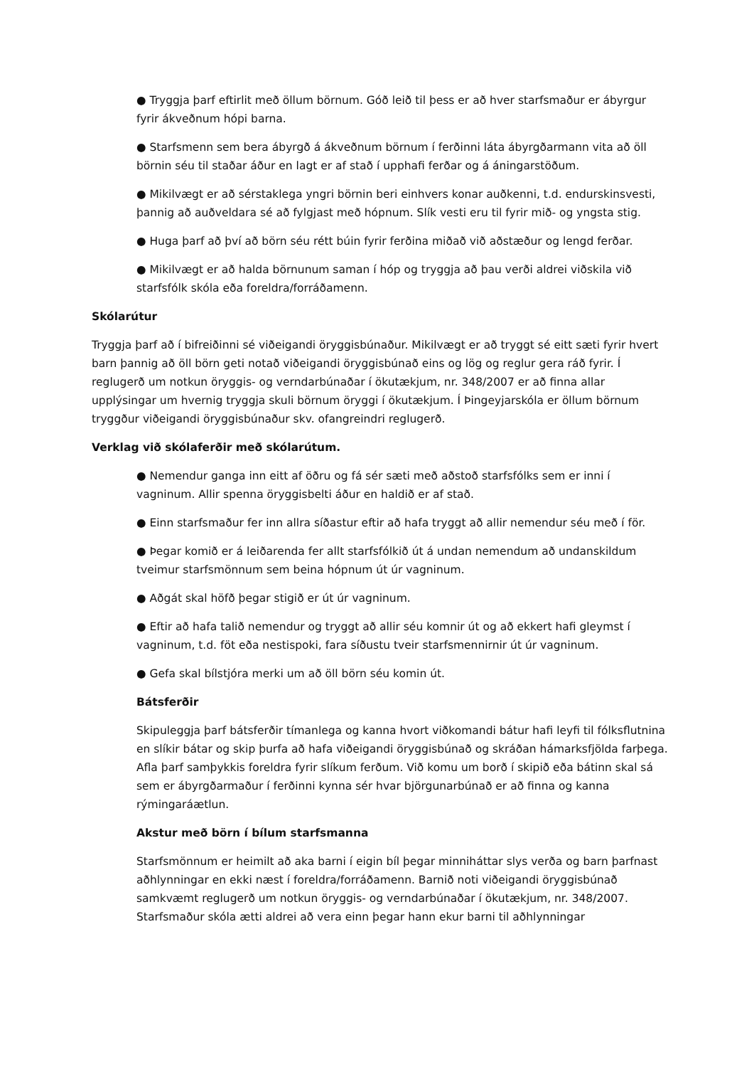● Tryggja þarf eftirlit með öllum börnum. Góð leið til þess er að hver starfsmaður er ábyrgur fyrir ákveðnum hópi barna.
● Starfsmenn sem bera ábyrgð á ákveðnum börnum í ferðinni láta ábyrgðarmann vita að öll börnin séu til staðar áður en lagt er af stað í upphafi ferðar og á áningarstöðum.
● Mikilvægt er að sérstaklega yngri börnin beri einhvers konar auðkenni, t.d. endurskinsvesti, þannig að auðveldara sé að fylgjast með hópnum. Slík vesti eru til fyrir mið- og yngsta stig.
● Huga þarf að því að börn séu rétt búin fyrir ferðina miðað við aðstæður og lengd ferðar.
● Mikilvægt er að halda börnunum saman í hóp og tryggja að þau verði aldrei viðskila við starfsfólk skóla eða foreldra/forráðamenn.
Skólarútur
Tryggja þarf að í bifreiðinni sé viðeigandi öryggisbúnaður. Mikilvægt er að tryggt sé eitt sæti fyrir hvert barn þannig að öll börn geti notað viðeigandi öryggisbúnað eins og lög og reglur gera ráð fyrir. Í reglugerð um notkun öryggis- og verndarbúnaðar í ökutækjum, nr. 348/2007 er að finna allar upplýsingar um hvernig tryggja skuli börnum öryggi í ökutækjum. Í Þingeyjarskóla er öllum börnum tryggður viðeigandi öryggisbúnaður skv. ofangreindri reglugerð.
Verklag við skólaferðir með skólarútum.
● Nemendur ganga inn eitt af öðru og fá sér sæti með aðstoð starfsfólks sem er inni í vagninum. Allir spenna öryggisbelti áður en haldið er af stað.
● Einn starfsmaður fer inn allra síðastur eftir að hafa tryggt að allir nemendur séu með í för.
● Þegar komið er á leiðarenda fer allt starfsfólkið út á undan nemendum að undanskildum tveimur starfsmönnum sem beina hópnum út úr vagninum.
● Aðgát skal höfð þegar stigið er út úr vagninum.
● Eftir að hafa talið nemendur og tryggt að allir séu komnir út og að ekkert hafi gleymst í vagninum, t.d. föt eða nestispoki, fara síðustu tveir starfsmennirnir út úr vagninum.
● Gefa skal bílstjóra merki um að öll börn séu komin út.
Bátsferðir
Skipuleggja þarf bátsferðir tímanlega og kanna hvort viðkomandi bátur hafi leyfi til fólksflutnina en slíkir bátar og skip þurfa að hafa viðeigandi öryggisbúnað og skráðan hámarksfjölda farþega. Afla þarf samþykkis foreldra fyrir slíkum ferðum. Við komu um borð í skipið eða bátinn skal sá sem er ábyrgðarmaður í ferðinni kynna sér hvar björgunarbúnað er að finna og kanna rýmingaráætlun.
Akstur með börn í bílum starfsmanna
Starfsmönnum er heimilt að aka barni í eigin bíl þegar minniháttar slys verða og barn þarfnast aðhlynningar en ekki næst í foreldra/forráðamenn. Barnið noti viðeigandi öryggisbúnað samkvæmt reglugerð um notkun öryggis- og verndarbúnaðar í ökutækjum, nr. 348/2007. Starfsmaður skóla ætti aldrei að vera einn þegar hann ekur barni til aðhlynningar